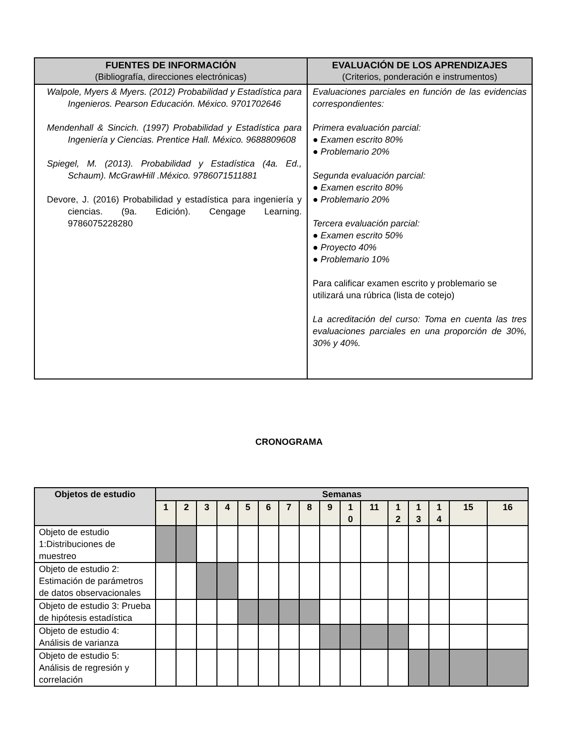| FUENTES DE INFORMACIÓN (Bibliografía, direcciones electrónicas) | EVALUACIÓN DE LOS APRENDIZAJES (Criterios, ponderación e instrumentos) |
| --- | --- |
| Walpole, Myers & Myers. (2012) Probabilidad y Estadística para Ingenieros. Pearson Educación. México. 9701702646 Mendenhall & Sincich. (1997) Probabilidad y Estadística para Ingeniería y Ciencias. Prentice Hall. México. 9688809608 Spiegel, M. (2013). Probabilidad y Estadística (4a. Ed., Schaum). McGrawHill .México. 9786071511881 Devore, J. (2016) Probabilidad y estadística para ingeniería y ciencias. (9a. Edición). Cengage Learning. 9786075228280 | Evaluaciones parciales en función de las evidencias correspondientes: Primera evaluación parcial: ● Examen escrito 80% ● Problemario 20% Segunda evaluación parcial: ● Examen escrito 80% ● Problemario 20% Tercera evaluación parcial: ● Examen escrito 50% ● Proyecto 40% ● Problemario 10% Para calificar examen escrito y problemario se utilizará una rúbrica (lista de cotejo) La acreditación del curso: Toma en cuenta las tres evaluaciones parciales en una proporción de 30%, 30% y 40%. |
CRONOGRAMA
| Objetos de estudio | Semanas | | | | | | | | | | | | | | | |
| --- | --- | --- | --- | --- | --- | --- | --- | --- | --- | --- | --- | --- | --- | --- | --- | --- |
| | 1 | 2 | 3 | 4 | 5 | 6 | 7 | 8 | 9 | 1 0 | 11 | 1 2 | 1 3 | 1 4 | 15 | 16 |
| Objeto de estudio 1:Distribuciones de muestreo | | | | | | | | | | | | | | | | |
| Objeto de estudio 2: Estimación de parámetros de datos observacionales | | | | | | | | | | | | | | | | |
| Objeto de estudio 3: Prueba de hipótesis estadística | | | | | | | | | | | | | | | | |
| Objeto de estudio 4: Análisis de varianza | | | | | | | | | | | | | | | | |
| Objeto de estudio 5: Análisis de regresión y correlación | | | | | | | | | | | | | | | | |